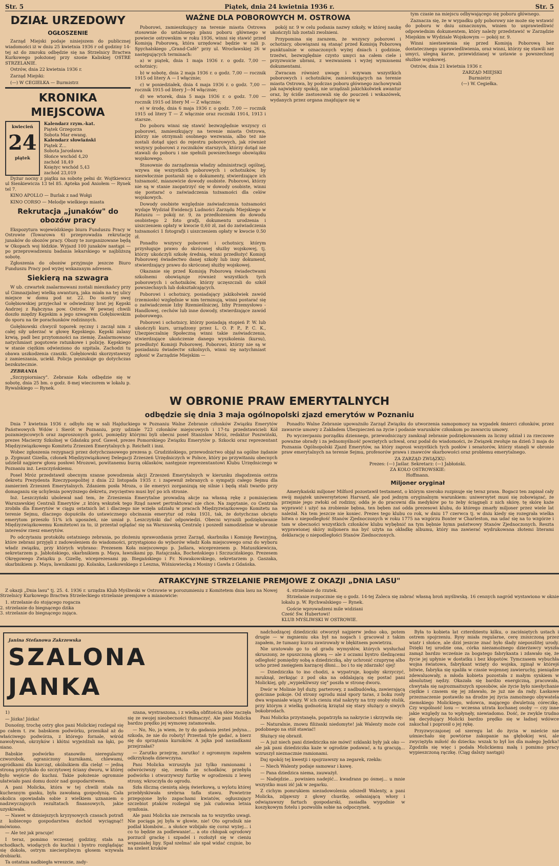Str. 5 Piątek, dnia 24 kwietnia 1936 r. Str. 5
DZIAŁ URZEDOWY
OGŁOSZENIE
Zarząd Miejski podaje niniejszem do publicznej wiadomości iż w dniu 25 kwietnia 1936 r od godziny 14-tej aż do zmroku odbędzie się na Strzelnicy Bractwa Kurkowego położonej przy szosie Kaliskiej OSTRE STRZELANIE.
Ostrów, dnia 22 kwietnia 1936 r.
Zarząd Miejski:
(—) W CEGIEŁKA — Burmistrz
KRONIKA MIEJSCOWA
kwiecień
24
piątek
Kalendarz rzym.-kat.
Piątek Grzegorza
Sobota Mar ewang.
Kalendarz słowiański
Piątek Z...
Sobota Jarosława
Słońce wschód 4,20
zachód 18,49
Księżyc wschód 5,43
zachód 23,019
Dyżur nocny z piątku na sobotę pełni dr. Wojtkiewicz ul Sienkiewicza 13 tel 85. Apteka pod Aniołem — Rynek tel 7.
KINO APOLLO — Burlak z nad Wołgi
KINO CORSO — Melodje wielkiego miasta
Rekrutacja „junaków" do obozów pracy
Ekspozytura wojewódzkiego biura Funduszu Pracy w Ostrowie (Towarowa 6) przeprowadza rekrutację junaków do obozów pracy. Obozy te zorganizowane będą w Okopach woj łódzkie. Wyjazd 100 junaków nastąpi — po przeprowadzeniu badania lekarskiego w najbliższą sobotę.
Zgłoszenia do obozów przyjmuje jeszcze Biuro Funduszu Pracy pod wyżej wskazanym adresem.
Siekierą na szwagra
W ub. czwartek zaalarmowani zostali mieszkańcy przy ul Gimnazjalnej wielką awanturą, jaka miała na tej ulicy miejsce w domu pod nr. 22. Do siostry swej Gołębiowskiej przyjechał w odwiedziny brat jej Kępski Andrzej z Rąbczyna pow. Ostrów. W pewnej chwili doszło między Kępskim a jego szwagrem Gołębiowskim do sporu na tle porachunków rodzinnych.
Gołębiowski chwycił toporek ręczny i zaczął nim z całej siły uderzać w głowę Kępskiego. Kępski zalany krwią, padł bez przytomności na ziemię. Zaalarmowano natychmiast pogotowie ratunkowe i policję. Kępskiego w stanie ciężkim odwieziono do szpitala. Zachodzi tu obawa uszkodzenia czaszki. Gołębiowski skorzystawszy z zamieszania, uciekł. Policja poszukuje go dotychczas bezskutecznie.
ZEBRANIA
„Szczypiorniacy". Zebranie Koła odbędzie się w sobotę, dnia 25 bm. o godz. 8-mej wieczorem w lokalu p. Rywalskiego — Rynek.
WAŻNE DLA POBOROWYCH M. OSTROWA
Poborowi, zamieszkujący na terenie miasta Ostrowa stosownie do ustalonego planu poboru głównego w powiecie ostrowskim w roku 1936, winni się stawić przed Komisją Poborową, która urzędować będzie w sali p. Spychalskiego „Grand-Café" przy ul. Wrocławskiej 26 w następujących terminach:
a) w piątek, dnia 1 maja 1936 r. o godz. 7,00 — ochotnicy;
b) w sobotę, dnia 2 maja 1936 r. o godz. 7,00 — rocznik 1915 od litery A — I włącznie;
c) w poniedziałek, dnia 4 maja 1936 r. o godz. 7,00 — rocznik 1915 od litery J—M włącznie;
d) we wtorek, dnia 5 maja 1936 r. o godz. 7.00 — rocznik 1915 od litery M — Z włącznie;
e) w środę, dnia 6 maja 1936 r. o godz. 7.00 — rocznik 1915 od litery T — Z włącznie oraz roczniki 1914, 1913 i starsze.
Do poboru winni się stawić bezwzględnie wszyscy ci poborowi, zamieszkujący na terenie miasta Ostrowa, którzy nie otrzymali osobnego wezwania, albo też nie zostali dotąd ujęci do rejestru poborowych, jak również wszyscy poborowi z roczników starszych, którzy dotąd nie stawali do poboru i nie spełnili powszechnego obowiązku wojskowego.
Stosownie do zarządzenia władzy administracji ogólnej, wzywa się wszystkich poborowych i ochotników, by niezwłocznie postarali się o dokumenty, stwierdzające ich tożsamość, mianowicie dowody osobiste. Poborowi, którzy nie są w stanie zaopatrzyć się w dowody osobiste, winni się postarać o zaświadczenia tożsamości dla celów wojskowych.
Dowody osobiste względnie zaświadczenia tożsamości wydaje Wydział Ewidencji Ludności Zarządu Miejskiego w Ratuszu — pokój nr. 9, za przedłożeniem do dowodu osobistego 2 foto grafji, dokumentu urodzenia i uiszczeniem opłaty w kwocie 0,60 zł, zaś do zaświadczenia tożsamości 1 fotografji i uiszczeniem opłaty w kwocie 0.50 zł.
Ponadto wszyscy poborowi i ochotnicy, którym przysługuje prawo do skróconej służby wojskowej, tj. którzy ukończyli szkołę średnią, winni przedłożyć Komisji Poborowej świadectwo danej szkoły lub inny dokument, stwierdzający prawo do skróconej służby wojskowej.
Okazanie się przed Komisją Poborową świadectwami szkolnemi obowiązuje również wszystkich tych poborowych i ochotników, którzy uczęszczali do szkół powszechnych lub dokształcających.
Poborowi i ochotnicy, posiadający jakikolwiek zawód (rzemiosło) względnie w nim terminują, winni postarać się o zaświadczenie Izby Rzemieślniczej, Izby Przemysłowo - Handlowej, cechów lub inne dowody, stwierdzające zawód poborowego.
Poborowi i ochotnicy, którzy posiadają stopień P. W. lub ukończyli kurs, urządzony przez L. O. P. P., P. C. K., Ubezpieczalnię Społeczną winni takie zaświadczenia, stwierdzające ukończenie danego wyszkolenia (kursu), przedłożyć Komisji Poborowej. Poborowi, którzy nie są w posiadaniu świadectw szkolnych, winni się natychmiast zgłosić w Zarządzie Miejskim —
pokój nr. 9 w celu podania nazwy szkoły, w której naukę ukończyli lub zostali zwolnieni.
Przypomina się zarazem, że wszyscy poborowi i ochotnicy, obowiązani są stanąć przed Komisją Poborową punktualnie w oznaczonych wyżej dniach i godzinie, trzeźwi, bezwzględnie czysto umyci na całem ciele i przyzwoicie ubrani, z wezwaniem i wyżej wymionemi dokumentami.
Zwracam również uwagę i wzywam wszystkich poborowych i ochotników, zamieszkujących na terenie miasta Ostrowa, by podczas poboru głównego zachowywali jak największy spokój, nie urządzali jakichkolwiek awantur oraz, by ściśle zastosowali się do pouczeń i wskazówek, wydanych przez organa znajdujące się w
tym czasie na miejscu odbywającego się poboru głównego.
Zaznacza się, że w wypadku gdy poborowy nie może się wstawić do poboru w dniu oznaczonym, winien to usprawiedliwić odpowiednim dokumentem, który należy przedstawić w Zarządzie Miejskim w Wydziale Wojskowym — pokój nr. 9.
Winni niestawienia się przed Komisją Poborową bez dostatecznego usprawiedliwienia, oraz winni, którzy się stawili nie umyci, ulegną karze, przewidzianej w ustawie o powszechnej służbie wojskowej.
Ostrów, dnia 21 kwietnia 1936 r.
ZARZĄD MIEJSKI
Burmistrz
(—) W. Cegiełka.
W OBRONIE PRAW EMERYTALNYCH
odbędzie się dnia 3 maja ogólnopolski zjazd emerytów w Poznaniu
Dnia 7 kwietnia 1936 r. odbyło się w sali Hajduckiego w Poznaniu Walne Zebranie członków Związku Emerytów Państwowych Wdów i Sierót w Poznaniu, przy udziale 723 członków miejscowych i 17-tu przedstawicieli Kół pozamiejscowych oraz zaproszonych gości, pomiędzy którymi byli obecni poseł Stanisław Mróz, redaktor Poszwiński, prezes Macierzy Szkolnej w Gdańsku prof. Gaweł, prezes Pomorskiego Związku Emerytów p. Szkocki oraz reprezentant Międzyzwiązkowego Komitetu Zrzeszeń Emerytalnych p. Reichelt i inni.
Wobec zgłoszenia rezygnacji przez dotychczasowego prezesa p. Grudzińskiego, przewodnictwo objął na ogólne żądanie p. Zygmunt Gizella, członek Międzyzwiązkowej Delegacji Zrzeszeń Urzędniczych w Polsce, który po przywitaniu obecnych udzielił najpierw głosu posłowi Mrozowi, powitanemu burzą oklasków, następnie reprezentantowi Klubu Urzędniczego w Poznaniu inż. Leszczyńskiemu.
Poseł Mróz przedstawił obecnym szanse powodzenia akcji Zrzeszeń Emerytalnych w kierunku złagodzenia ostrza dekretu Prezydenta Rzeczypospolitej z dnia 22 listopada 1935 r. i zapewnił zebranych o sympatji całego Sejmu dla zamierzeń Zrzeszeń Emerytalnych. Zdaniem posła Mroza, o ile emeryci zorganizują się silnie i będą stali twardo przy domaganiu się uchylenia powyższego dekretu, zwycięstwo musi być po ich stronie.
Inż. Leszczyński ubolewał nad tem, że Zrzeszenia Emerytalne prowadzą akcje na własną rękę z pominięciem Warszawskiej Centrali Emerytów ,z którą wskutek tego Rząd nawet pertraktować nie chce. Na zapytanie, co Centrala zrobiła dla Emerytów w ciągu ostatnich lat i dlaczego nie wzięła udziału w pracach Międzyzwiązkowego Komitetu na terenie Sejmu, dlaczego dopuściła do ustawicznego obcinania emerytur od roku 1931, tak, że dotychczas obcięto emerytom przeszło 51% ich uposażeń, nie umiał p. Leszczyński dać odpowiedzi. Obecni wyrazili podziękowanie Międzyzwiązkowemu Komitetowi za to, iż przestał oglądać się na Warszawską Centralę i poszedł samodzielnie w obronie interesów rzesz emerytów.
Po odczytaniu protokółu ostatniego zebrania, po złożeniu sprawozdania przez Zarząd, skarbnika i Komisję Rewizyjną, które zebrani przyjęli z zadowoleniem do wiadomości, przystąpiono do wyborów władz Koła miejscowego oraz do wyboru władz związku, przy których wybrano: Prezesem Koła miejscowego p. Jaślara, wiceprezesem p. Matuszkiewicza, sekretarzem p. Jabłońskiego, skarbnikiem p. Maya, ławnikami pp. Ratajczaka, Bocheńskiego i Szczucińskiego. Prezesem Okręgowego Związku p. Gizellę, wiceprezesami pp. Biegańskiego i Fr. Nowakowskiego, sekretarzem p. Gaszaka, skarbnikiem p. Maya, ławnikami pp. Kolanka, Laskowskiego z Leszna, Wiśniowiecką z Mosiny i Gawła z Gdańska.
Ponadto Walne Zebranie upoważniło Zarząd Związku do utworzenia samopomocy na wypadek śmierci członków, przez zawarcie umowy z Zakładem Ubezpieczeń na życie i podanie warunków członkom po zawarciu umowy.
Po wyczerpaniu porządku dziennego, przewodniczący zamknął zebranie podziękowaniem za liczny udział i za rzeczowe poważne obrady i za jednomyślność powziętych uchwał, oraz podał do wiadomości, że Związek zwołuje na dzień 3 maja do Poznania Ogólnopolski Zjazd Emerytów, na który zaprosi wszystkich tych posłów i senatorów, którzy stanęli w obronie praw emerytalnych na terenie Sejmu, profesorów prawa i znawców skarbowości oraz problemu emerytalnego.
ZA ZARZĄD ZWIĄZKU:
Prezes: (—) Jaślar. Sekretarz: (—) Jabłoński.
ZA KOŁO OSTROWSKIE:
Hoffmann.
Miljoner oryginał
Amerykański miljoner Milford pozostawił testament, o którym szeroko rozpisuje się teraz prasa. Bogacz ten zapisał cały swój majątek uniwersytetowi Harvard, ale pod jednym oryginalnym warunkiem: uniwersytet musi się zobowiązać, że przejmie jego zwłoki od rodziny, odda je do pracowni dla medyków po to żeby ściągnęli z nich skórę. tę skórę każe wyprawić i użyć na zrobienie bębna, ten bęben zaś odda prezesowi klubu, do którego zmarły miljoner przez wiele lat należał. Na tem jeszcze nie koniec. Prezes tego klubu co rok, w dniu 17 czerwca tj. w dniu kiedy się rozegrała wielka bitwa o niepodległość Stanów Zjednoczonych w roku 1775 na wzgórzu Bonter w Charleston, ma udać się na to wzgórze i tam w obecności wszystkich członków klubu wybębnić na tym bębnie hymn państwowy Stanów Zjednoczonych. Reszta wyprawionej skóry miljonera ma być użyta na okładkę albumu, który ma zawierać wydrukowana złotemi literami deklarację o niepodległości Stanów Ziednoczonych.
ATRAKCYJNE STRZELANIE PREMJOWE Z OKAZJI „DNIA LASU"
Z okazji „Dnia lasu" tj. 25. 4. 1936 r. urządza Klub Myśliwski w Ostrowie w porozumieniu z Komitetem dnia lasu na Nowej Strzelnicy Kurkowego Bractwa Strzeleckiego strzelanie premjowe a mianowicie:
1. strzelanie do stojącego rogacza
2. strzelanie do biegnącego dzika
3. strzelanie do biegnącego zająca.
4. strzelanie do rzutek.
Strzelanie rozpocznie się o godz. 14-tej Zaleca się zabrać własną broń myśliwską. 16 cennych nagród wystawiono w oknie lokalu p. W. Rychwalskiego — Rynek.
Goście wprowadzeni mile widziani
Cześć Św. Hubertowi!
KLUB MYŚLIWSKI W OSTROWIE.
Janina Stefanowa Zakrzewska
SZALONA JANKA
1)
— Józka! Józka!
Donośny, trochę ostry głos pani Molickiej rozlegał się po całem t. zw. babskiem podwórku, przenikał aż do właściwego podwórza, z którego fornale, wśród nawoływań, okrzyków i kłótni wyjeżdżali na łąki, po siano.
Babskie podwórko stanowiło nieregularny czworobok, ograniczony kurnikami, chlewami, ogródkami dla kurcząt, okólnikiem dla cieląt — jedną stroną przytykało do szczytowej ściany dworu, w której było wejście do kuchni. Takie położenie ogromnie ułatwiało pani domu dozór nad gospodarstwem.
A pani Molicka, która w tej chwili stała na kuchennym ganku, była zawołaną gospodynią. Cała okolica opowiadała sobie z wielkiem uznaniem o nadzwyczajnych rezultatach finansowych, jakie uzyskiwała.
— Nawet w dzisiejszych kryzysowych czasach potrafi z kobiecego gospodarstwa dochód wyciągnąć! mówiono.
— Ale też jak pracuje!
I teraz, pomimo wczesnej godziny, stała na schodkach, wiodących do kuchni i bystro rozglądając się dokoła, ostrym niecierpliwym głosem wzywała drobiarki.
Ta ostatnia nadbiegła wreszcie, zady-
szana, wystraszona, i z wielką obfitością słów zaczęła się ze swojej nieobecności tłumaczyć. Ale pani Molicka bardzo prędko jej wymowę zatamowała.
— No, No, ja wiem, że ty do gadania jesteś jedyna... szkoda, że nie do roboty! Przestań tyle gadać, a bierz się do sprzątania kurników. A jajka pod nasiadkami przejrzałaś?
— Zarutko przejrzę, zarutko! z ogromnym zapałem odkrzyknęła dziewczyna.
Pani Molicka wzruszyła już tylko ramionami i odwróciwszy się, zeszła ze schodków, przebyła podwórko i otworzywszy furtkę w ogrodzeniu z lewej strony, wkroczyła do ogrodu.
Szła śliczną cienistą aleją świerkową, u wylotu której przebłyskiwała srebrna tafla stawu. Powietrze przepojone było zapachami kwiatów, ogłuszający szczebiot ptaków rozlegał się jak cudowna letnia symfonia.
Ale pani Molicka nie zwracała na to wszystko uwagi. Nie pociąga jej była w głowie, nie! Oto ogrodnik nie podlał klombów... a słońce wzbijało się coraz wyżej... i co to będzie za podlewanie!... a oto chłopak ogrodowy porzucił grackę i szpadel i rozłożył się w cieniu wspaniałej lipy. Spał szelma! ale spał widać czujnie, bo na szelest kroków
nadchodzącej dziedziczki otworzył najpierw jedno oko, potem drugie — w mgnieniu oka był na nogach i gracował z takim zapałem, że tumany kurzu zawirowały w błękitnem powietrzu.
Nie uratowało go to od gradu wymysłów, których wysłuchał skruszony, ze spuszczoną głową — ale z oczami bystro śledzącemi odległość pomiędzy sobą a dziedziczką, aby uchronić czuprynę albo ucho przed zasięgiem karzącej dłoni... bo i to się zdarzało! ojej!
— Dziedziczka to ino chodzi, a wypatruje, kogoby skrzyczyć, mruknął, zerkając z pod oka na oddalającą się postać pani Molickiej, gdy „wypiekliwszy się" poszła w stronę dworu.
Dwór w Molinie był duży, parterowy, z nadbudówką, zawierającą gościnne pokoje. Od strony ogrodu miał spory taras, z boku rosły dwa wspaniałe wiązy. W ich cieniu stał nakryty na trzy osoby stolik, przy którym z wielką godnością krzątał się stary służący o siwych bokobrodach.
Pani Molicka przystanęła, popatrzyła na nakrycie i skrzywiła się:
— Naturalnie, znowu filiżanki niedomyte! jak Walenty może coś podobnego na stół stawiać!
Służący się obraził.
— A już niech pani dziedziczka nie mówi! szklanki były jak oko — ale jak pani dziedziczka każe w ogrodzie podawać, a tu gracują... wzruszył nieznacznie ramionami.
Daj spokój tej kwestji i spojrzawszy na zegarek, rzekła:
— Niech Walenty podaje samowar i kawę.
— Pana dziedzica niema, zauważył.
— Nadejdzie... powinien nadejść... kwadrans po ósmej... u mnie wszystko musi iść jak w zegarku.
Z cichym pomrukiem niezadowolenia odszedł Walenty, a pani Molicka, zdjąwszy z głowy chustkę, osłaniającą włosy i odwiązawszy fartuch gospodarski, zasiadła wygodnie w koszykowym fotelu i pozwoliła sobie na odpoczynek.
Była to kobieta lat czterdziestu kilku, o zaciśniętych ustach i ostrem spojrzeniu. Rysy miała regularne, cerę zniszczoną przez wiatr i słońce, ale dziś jeszcze znać było ślady nieposzlitej urody. Dzięki tej urodzie ona, córka niezamożnego dzierżawcy wyszła zamąż bardzo wcześnie za bogatego fabrykanta i zdawało się, że życie jej upłynie w dostatku i bez kłopotów. Tymczasem wybuchła wojna światowa, fabrykant wzięty do wojska, zginął w którejś bitwie, fabryka się spaliła w czasie wojennej zawieruchy, pieniądze zdewaluowały, a młoda kobieta pozostała z małym synkiem w absolutnej nędzy. Okazała się bardzo energiczną, pracowała, chwytała się najrozmaitszych sposobów, ale życie było niesłychanie ciężkie i czasem się jej zdawało, że już nie da rady. Łaskawe przeznaczenie postawiło na drodze jej życia zamożnego obywatela ziemskiego Molickiego, wdowca, mającego dwuletnią córeczkę. Czy wspólność losu — wczesna utrata kochanej osoby — czy inne jakie względy na to wpłynęły, niewiadomo. Dość, że zwykle trudno się decydujący Molicki bardzo prędko się w ładnej wdówce zakochał i poprosił o jej rękę.
Przyzwyczajonej od szeregu lat do życia w mieście nie uśmiechało się powtórne zakopanie na głębokiej wsi, ale zwyciężyła miłość do dziecka: wszak to był los dla małego Jędrka! Zgodziła się więc i podała Molickiemu małą i pomimo pracy wypieszczoną rączkę. (Ciąg dalszy nastąpi)